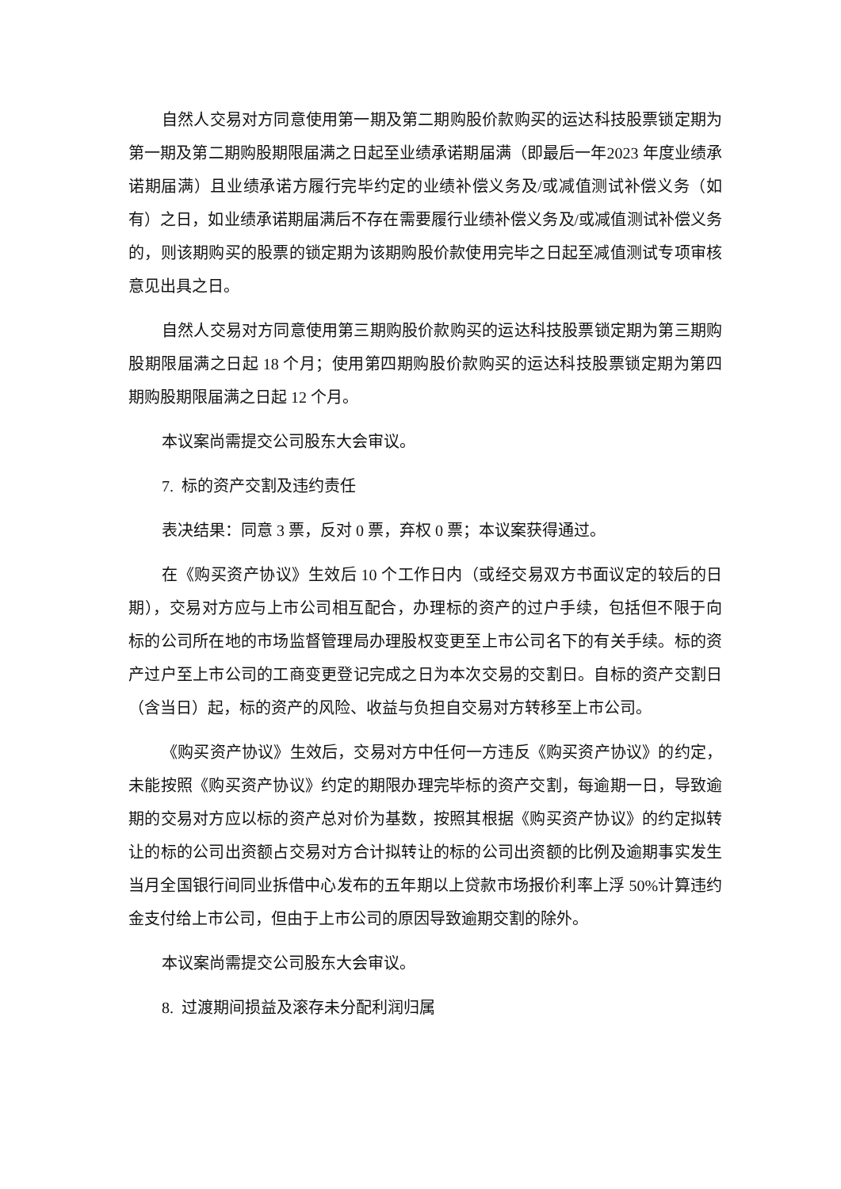自然人交易对方同意使用第一期及第二期购股价款购买的运达科技股票锁定期为第一期及第二期购股期限届满之日起至业绩承诺期届满（即最后一年2023 年度业绩承诺期届满）且业绩承诺方履行完毕约定的业绩补偿义务及/或减值测试补偿义务（如有）之日，如业绩承诺期届满后不存在需要履行业绩补偿义务及/或减值测试补偿义务的，则该期购买的股票的锁定期为该期购股价款使用完毕之日起至减值测试专项审核意见出具之日。
自然人交易对方同意使用第三期购股价款购买的运达科技股票锁定期为第三期购股期限届满之日起 18 个月；使用第四期购股价款购买的运达科技股票锁定期为第四期购股期限届满之日起 12 个月。
本议案尚需提交公司股东大会审议。
7. 标的资产交割及违约责任
表决结果：同意 3 票，反对 0 票，弃权 0 票；本议案获得通过。
在《购买资产协议》生效后 10 个工作日内（或经交易双方书面议定的较后的日期），交易对方应与上市公司相互配合，办理标的资产的过户手续，包括但不限于向标的公司所在地的市场监督管理局办理股权变更至上市公司名下的有关手续。标的资产过户至上市公司的工商变更登记完成之日为本次交易的交割日。自标的资产交割日（含当日）起，标的资产的风险、收益与负担自交易对方转移至上市公司。
《购买资产协议》生效后，交易对方中任何一方违反《购买资产协议》的约定，未能按照《购买资产协议》约定的期限办理完毕标的资产交割，每逾期一日，导致逾期的交易对方应以标的资产总对价为基数，按照其根据《购买资产协议》的约定拟转让的标的公司出资额占交易对方合计拟转让的标的公司出资额的比例及逾期事实发生当月全国银行间同业拆借中心发布的五年期以上贷款市场报价利率上浮 50%计算违约金支付给上市公司，但由于上市公司的原因导致逾期交割的除外。
本议案尚需提交公司股东大会审议。
8. 过渡期间损益及滚存未分配利润归属